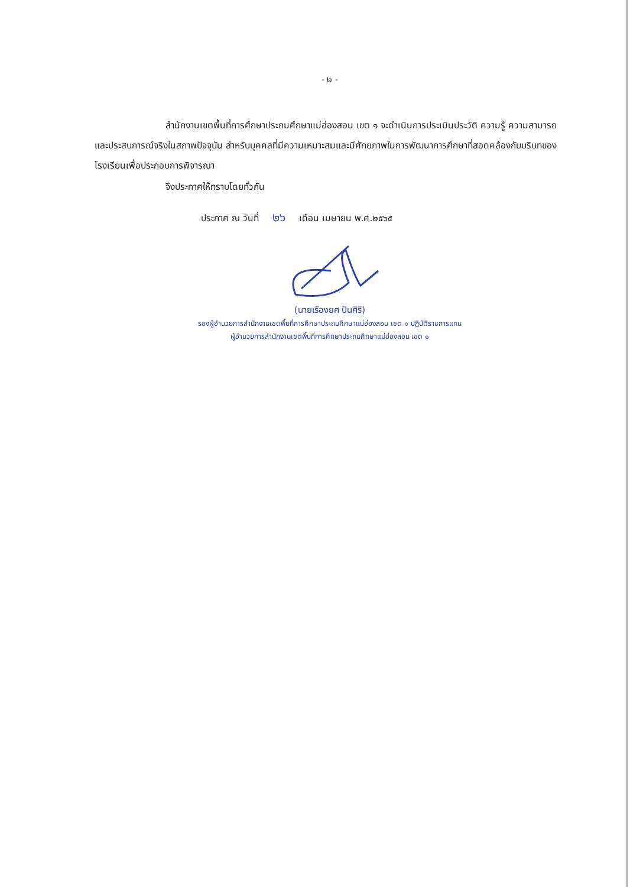- ๒ -
สำนักงานเขตพื้นที่การศึกษาประถมศึกษาแม่ฮ่องสอน เขต ๑ จะดำเนินการประเมินประวัติ ความรู้ ความสามารถและประสบการณ์จริงในสภาพปัจจุบัน สำหรับบุคคลที่มีความเหมาะสมและมีศักยภาพในการพัฒนาการศึกษาที่สอดคล้องกับบริบทของโรงเรียนเพื่อประกอบการพิจารณา
จึงประกาศให้ทราบโดยทั่วกัน
ประกาศ ณ วันที่ ๒๖ เดือน เมษายน พ.ศ.๒๕๖๕
(นายเรืองยศ ปันศิริ)
รองผู้อำนวยการสำนักงานเขตพื้นที่การศึกษาประถมศึกษาแม่ฮ่องสอน เขต ๑ ปฏิบัติราชการแทน
ผู้อำนวยการสำนักงานเขตพื้นที่การศึกษาประถมศึกษาแม่ฮ่องสอน เขต ๑